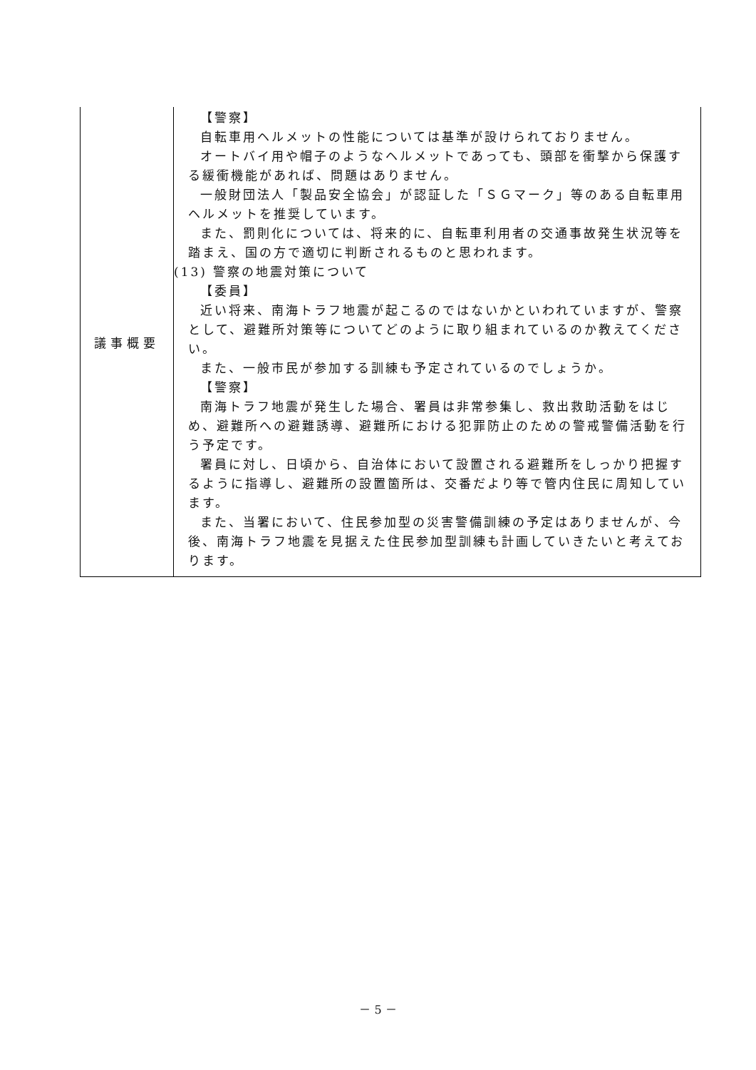| 議事概要 | 【警察】 自転車用ヘルメットの性能については基準が設けられておりません。 オートバイ用や帽子のようなヘルメットであっても、頭部を衝撃から保護する緩衝機能があれば、問題はありません。 一般財団法人「製品安全協会」が認証した「ＳＧマーク」等のある自転車用ヘルメットを推奨しています。 また、罰則化については、将来的に、自転車利用者の交通事故発生状況等を踏まえ、国の方で適切に判断されるものと思われます。 (13) 警察の地震対策について 【委員】 近い将来、南海トラフ地震が起こるのではないかといわれていますが、警察として、避難所対策等についてどのように取り組まれているのか教えてください。 また、一般市民が参加する訓練も予定されているのでしょうか。 【警察】 南海トラフ地震が発生した場合、署員は非常参集し、救出救助活動をはじめ、避難所への避難誘導、避難所における犯罪防止のための警戒警備活動を行う予定です。 署員に対し、日頃から、自治体において設置される避難所をしっかり把握するように指導し、避難所の設置箇所は、交番だより等で管内住民に周知しています。 また、当署において、住民参加型の災害警備訓練の予定はありませんが、今後、南海トラフ地震を見据えた住民参加型訓練も計画していきたいと考えております。 |
－ 5 －